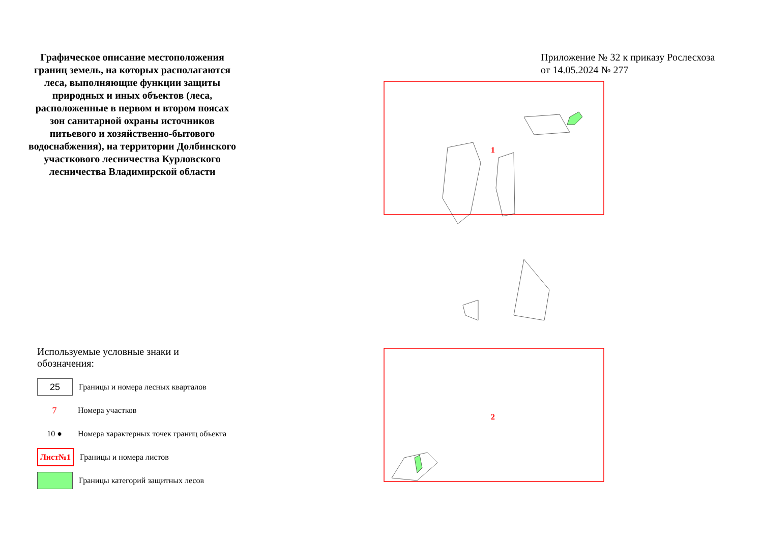Графическое описание местоположения границ земель, на которых располагаются леса, выполняющие функции защиты природных и иных объектов (леса, расположенные в первом и втором поясах зон санитарной охраны источников питьевого и хозяйственно-бытового водоснабжения), на территории Долбинского участкового лесничества Курловского лесничества Владимирской области
Используемые условные знаки и обозначения:
25
Границы и номера лесных кварталов
7
Номера участков
10 ●
Номера характерных точек границ объекта
Лист№1
Границы и номера листов
Границы категорий защитных лесов
Приложение № 32 к приказу Рослесхоза
от 14.05.2024 № 277
1
2